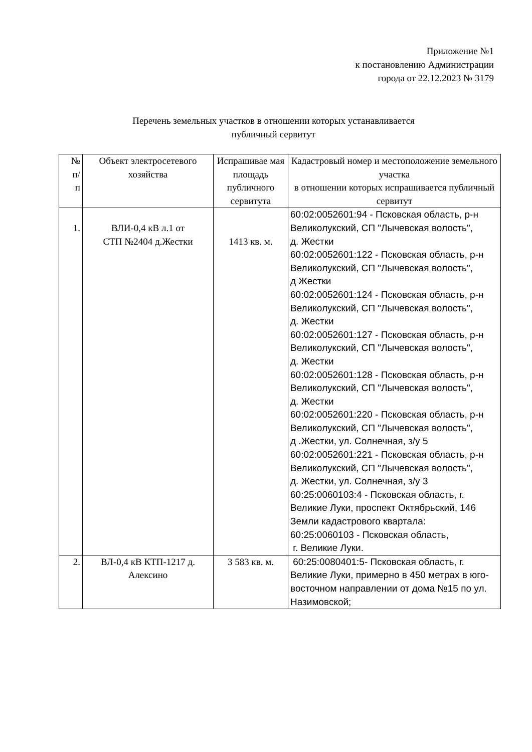Приложение №1
к постановлению Администрации
города от 22.12.2023 № 3179
Перечень земельных участков в отношении которых устанавливается
публичный сервитут
| № п/ п | Объект электросетевого хозяйства | Испрашивае мая площадь публичного сервитута | Кадастровый номер и местоположение земельного участка в отношении которых испрашивается публичный сервитут |
| --- | --- | --- | --- |
| 1. | ВЛИ-0,4 кВ л.1 от СТП №2404 д.Жестки | 1413 кв. м. | 60:02:0052601:94 - Псковская область, р-н Великолукский, СП "Лычевская волость", д. Жестки 60:02:0052601:122 - Псковская область, р-н Великолукский, СП "Лычевская волость", д Жестки 60:02:0052601:124 - Псковская область, р-н Великолукский, СП "Лычевская волость", д. Жестки 60:02:0052601:127 - Псковская область, р-н Великолукский, СП "Лычевская волость", д. Жестки 60:02:0052601:128 - Псковская область, р-н Великолукский, СП "Лычевская волость", д. Жестки 60:02:0052601:220 - Псковская область, р-н Великолукский, СП "Лычевская волость", д .Жестки, ул. Солнечная, з/у 5 60:02:0052601:221 - Псковская область, р-н Великолукский, СП "Лычевская волость", д. Жестки, ул. Солнечная, з/у 3 60:25:0060103:4 - Псковская область, г. Великие Луки, проспект Октябрьский, 146 Земли кадастрового квартала: 60:25:0060103 - Псковская область, г. Великие Луки. |
| 2. | ВЛ-0,4 кВ КТП-1217 д. Алексино | 3 583 кв. м. | 60:25:0080401:5- Псковская область, г. Великие Луки, примерно в 450 метрах в юго-восточном направлении от дома №15 по ул. Назимовской; |